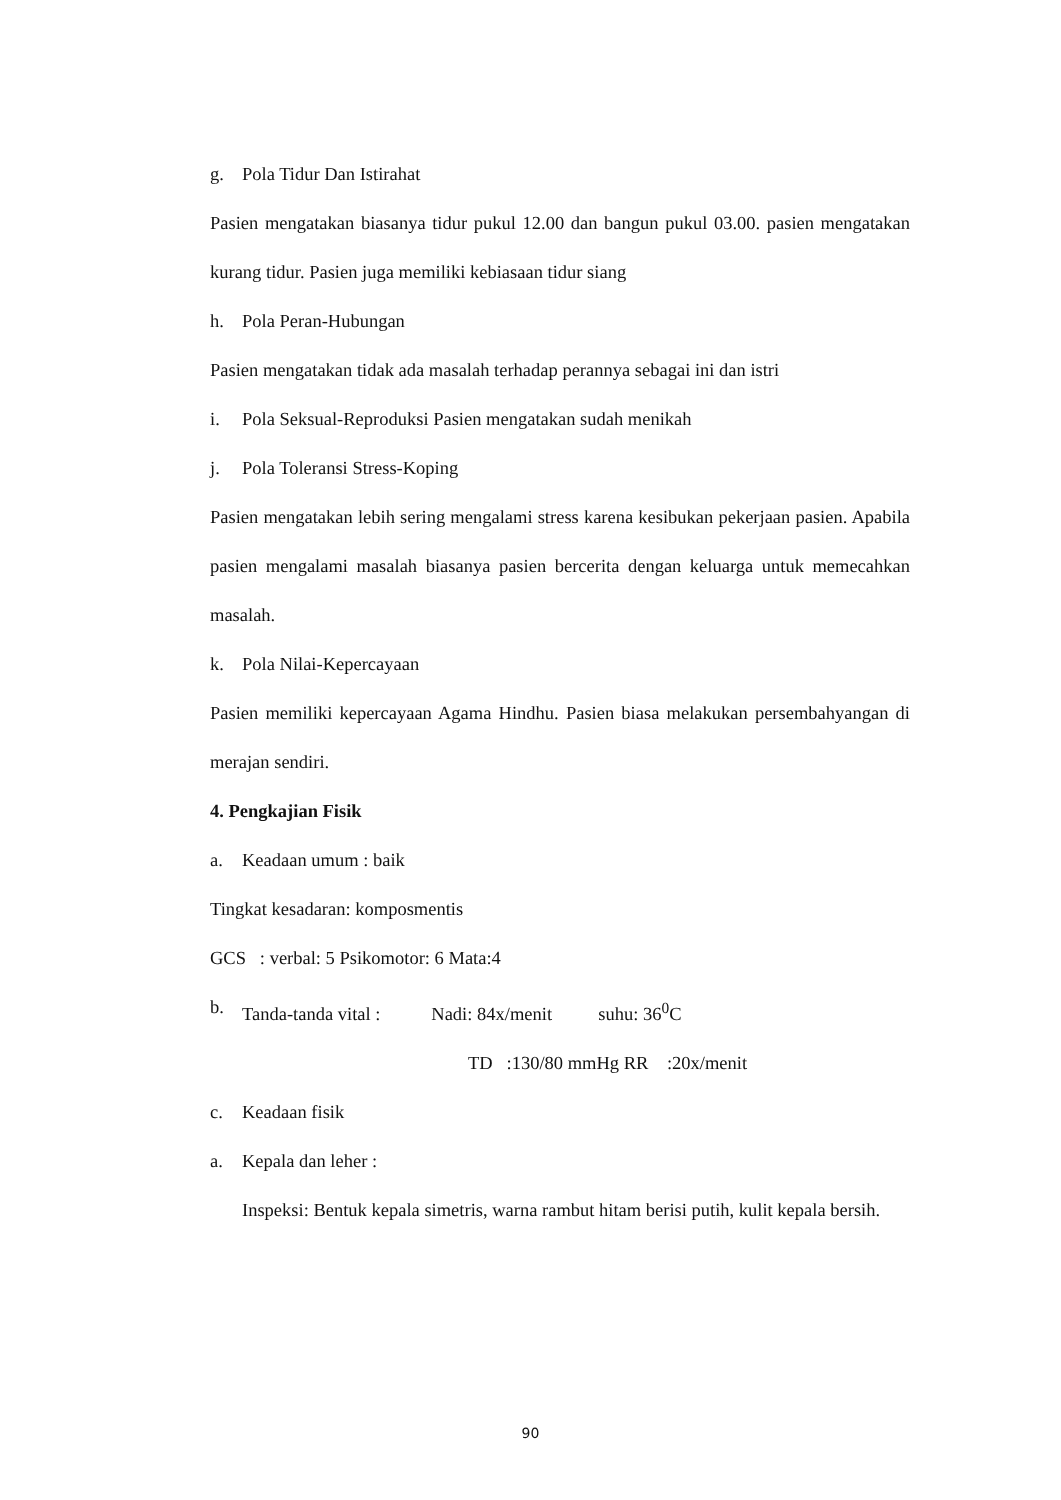g. Pola Tidur Dan Istirahat
Pasien mengatakan biasanya tidur pukul 12.00 dan bangun pukul 03.00. pasien mengatakan kurang tidur. Pasien juga memiliki kebiasaan tidur siang
h. Pola Peran-Hubungan
Pasien mengatakan tidak ada masalah terhadap perannya sebagai ini dan istri
i. Pola Seksual-Reproduksi Pasien mengatakan sudah menikah
j. Pola Toleransi Stress-Koping
Pasien mengatakan lebih sering mengalami stress karena kesibukan pekerjaan pasien. Apabila pasien mengalami masalah biasanya pasien bercerita dengan keluarga untuk memecahkan masalah.
k. Pola Nilai-Kepercayaan
Pasien memiliki kepercayaan Agama Hindhu. Pasien biasa melakukan persembahyangan di merajan sendiri.
4. Pengkajian Fisik
a. Keadaan umum : baik
Tingkat kesadaran: komposmentis
GCS : verbal: 5 Psikomotor: 6 Mata:4
b. Tanda-tanda vital : Nadi: 84x/menit suhu: 36<sup>0</sup>C
TD :130/80 mmHg RR :20x/menit
c. Keadaan fisik
a. Kepala dan leher :
Inspeksi: Bentuk kepala simetris, warna rambut hitam berisi putih, kulit kepala bersih.
90